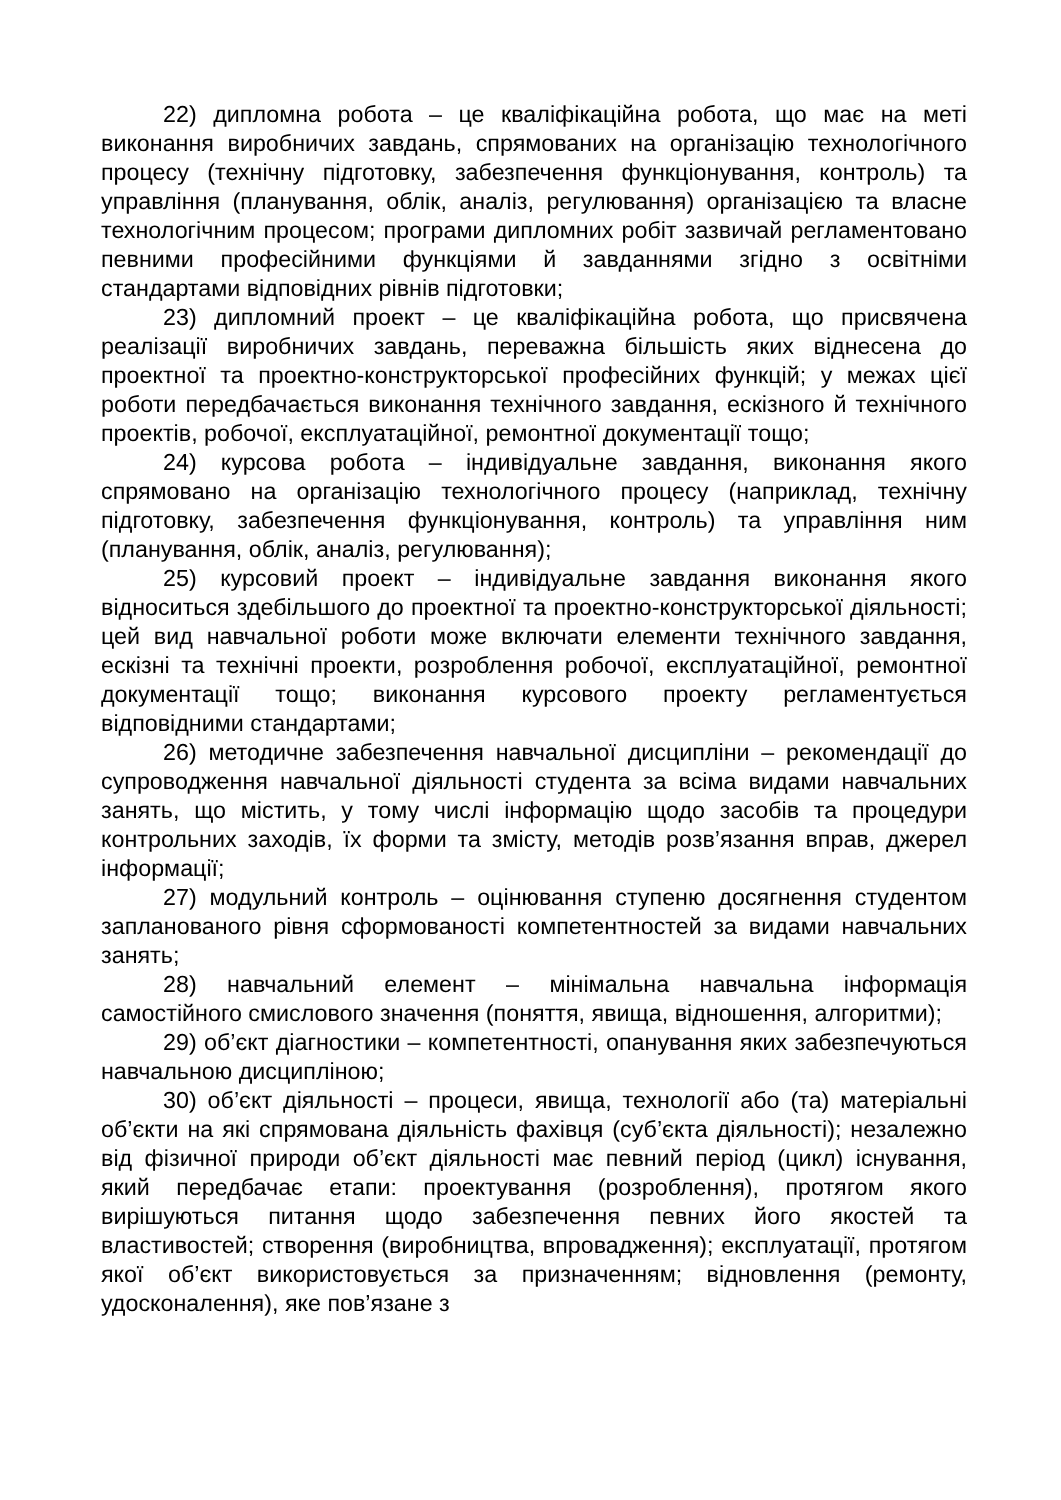22) дипломна робота – це кваліфікаційна робота, що має на меті виконання виробничих завдань, спрямованих на організацію технологічного процесу (технічну підготовку, забезпечення функціонування, контроль) та управління (планування, облік, аналіз, регулювання) організацією та власне технологічним процесом; програми дипломних робіт зазвичай регламентовано певними професійними функціями й завданнями згідно з освітніми стандартами відповідних рівнів підготовки;
23) дипломний проект – це кваліфікаційна робота, що присвячена реалізації виробничих завдань, переважна більшість яких віднесена до проектної та проектно-конструкторської професійних функцій; у межах цієї роботи передбачається виконання технічного завдання, ескізного й технічного проектів, робочої, експлуатаційної, ремонтної документації тощо;
24) курсова робота – індивідуальне завдання, виконання якого спрямовано на організацію технологічного процесу (наприклад, технічну підготовку, забезпечення функціонування, контроль) та управління ним (планування, облік, аналіз, регулювання);
25) курсовий проект – індивідуальне завдання виконання якого відноситься здебільшого до проектної та проектно-конструкторської діяльності; цей вид навчальної роботи може включати елементи технічного завдання, ескізні та технічні проекти, розроблення робочої, експлуатаційної, ремонтної документації тощо; виконання курсового проекту регламентується відповідними стандартами;
26) методичне забезпечення навчальної дисципліни – рекомендації до супроводження навчальної діяльності студента за всіма видами навчальних занять, що містить, у тому числі інформацію щодо засобів та процедури контрольних заходів, їх форми та змісту, методів розв’язання вправ, джерел інформації;
27) модульний контроль – оцінювання ступеню досягнення студентом запланованого рівня сформованості компетентностей за видами навчальних занять;
28) навчальний елемент – мінімальна навчальна інформація самостійного смислового значення (поняття, явища, відношення, алгоритми);
29) об’єкт діагностики – компетентності, опанування яких забезпечуються навчальною дисципліною;
30) об’єкт діяльності – процеси, явища, технології або (та) матеріальні об’єкти на які спрямована діяльність фахівця (суб’єкта діяльності); незалежно від фізичної природи об’єкт діяльності має певний період (цикл) існування, який передбачає етапи: проектування (розроблення), протягом якого вирішуються питання щодо забезпечення певних його якостей та властивостей; створення (виробництва, впровадження); експлуатації, протягом якої об’єкт використовується за призначенням; відновлення (ремонту, удосконалення), яке пов’язане з